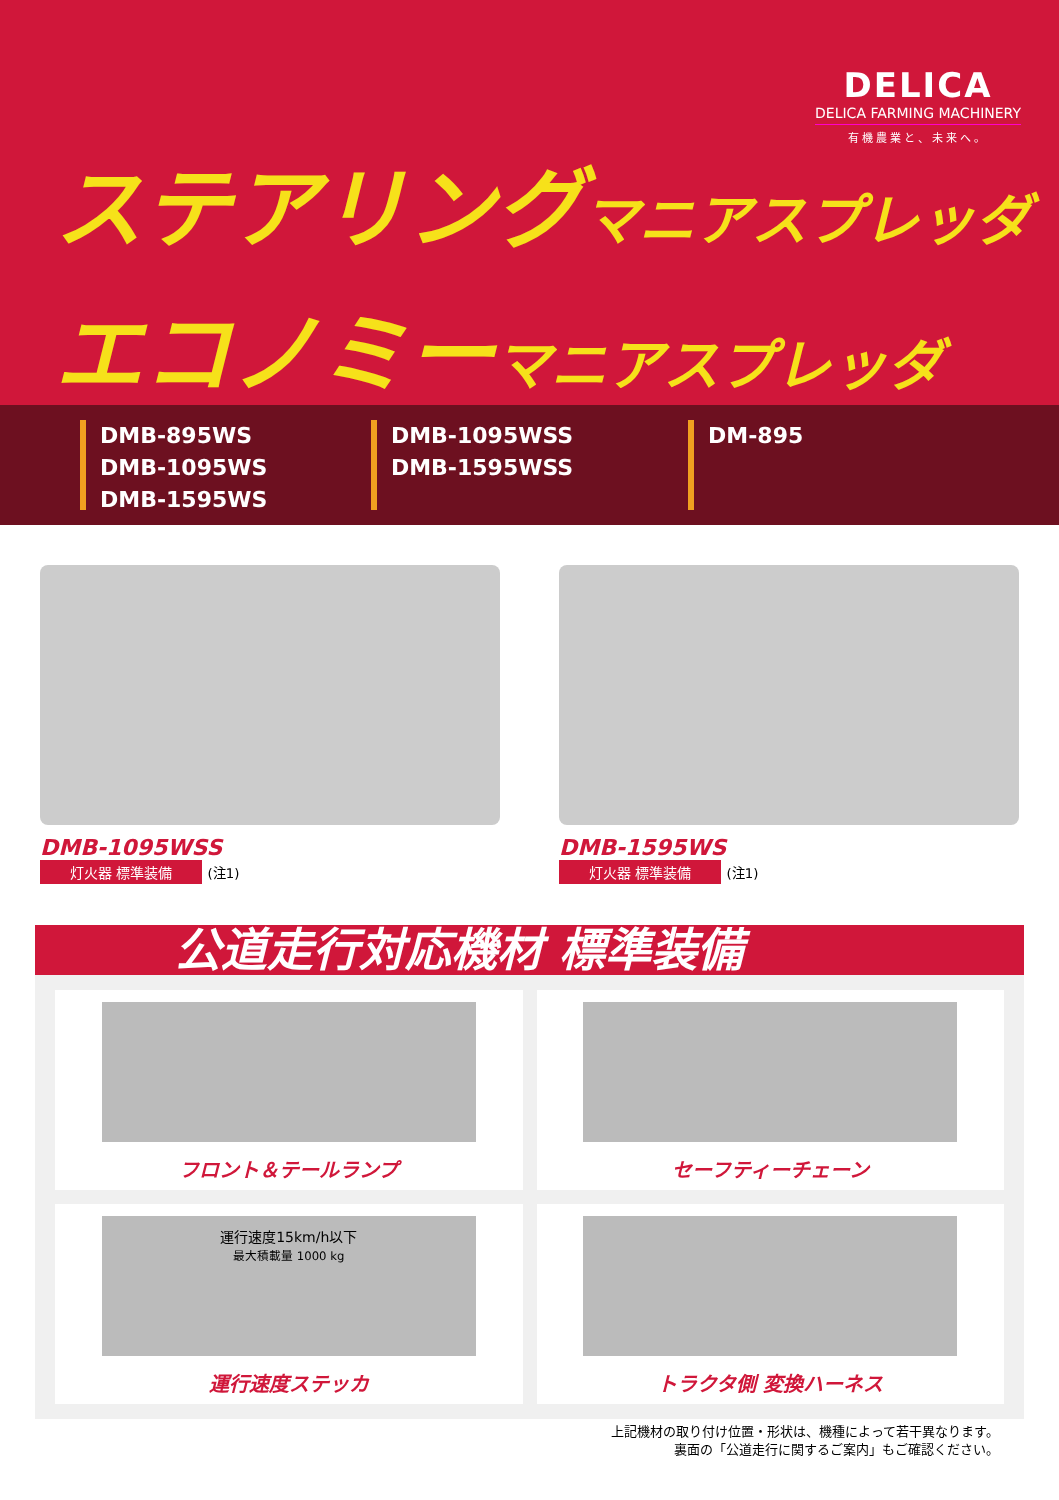DELICA
DELICA FARMING MACHINERY
有機農業と、未来へ。
ステアリング マニアスプレッダ
エコノミー マニアスプレッダ
DMB-895WS
DMB-1095WS
DMB-1595WS
DMB-1095WSS
DMB-1595WSS
DM-895
DMB-1095WSS
灯火器 標準装備 (注1)
DMB-1595WS
灯火器 標準装備 (注1)
公道走行対応機材 標準装備
フロント＆テールランプ
セーフティーチェーン
運行速度15km/h以下
最大積載量 1000 kg
運行速度ステッカ
トラクタ側 変換ハーネス
上記機材の取り付け位置・形状は、機種によって若干異なります。
裏面の「公道走行に関するご案内」もご確認ください。